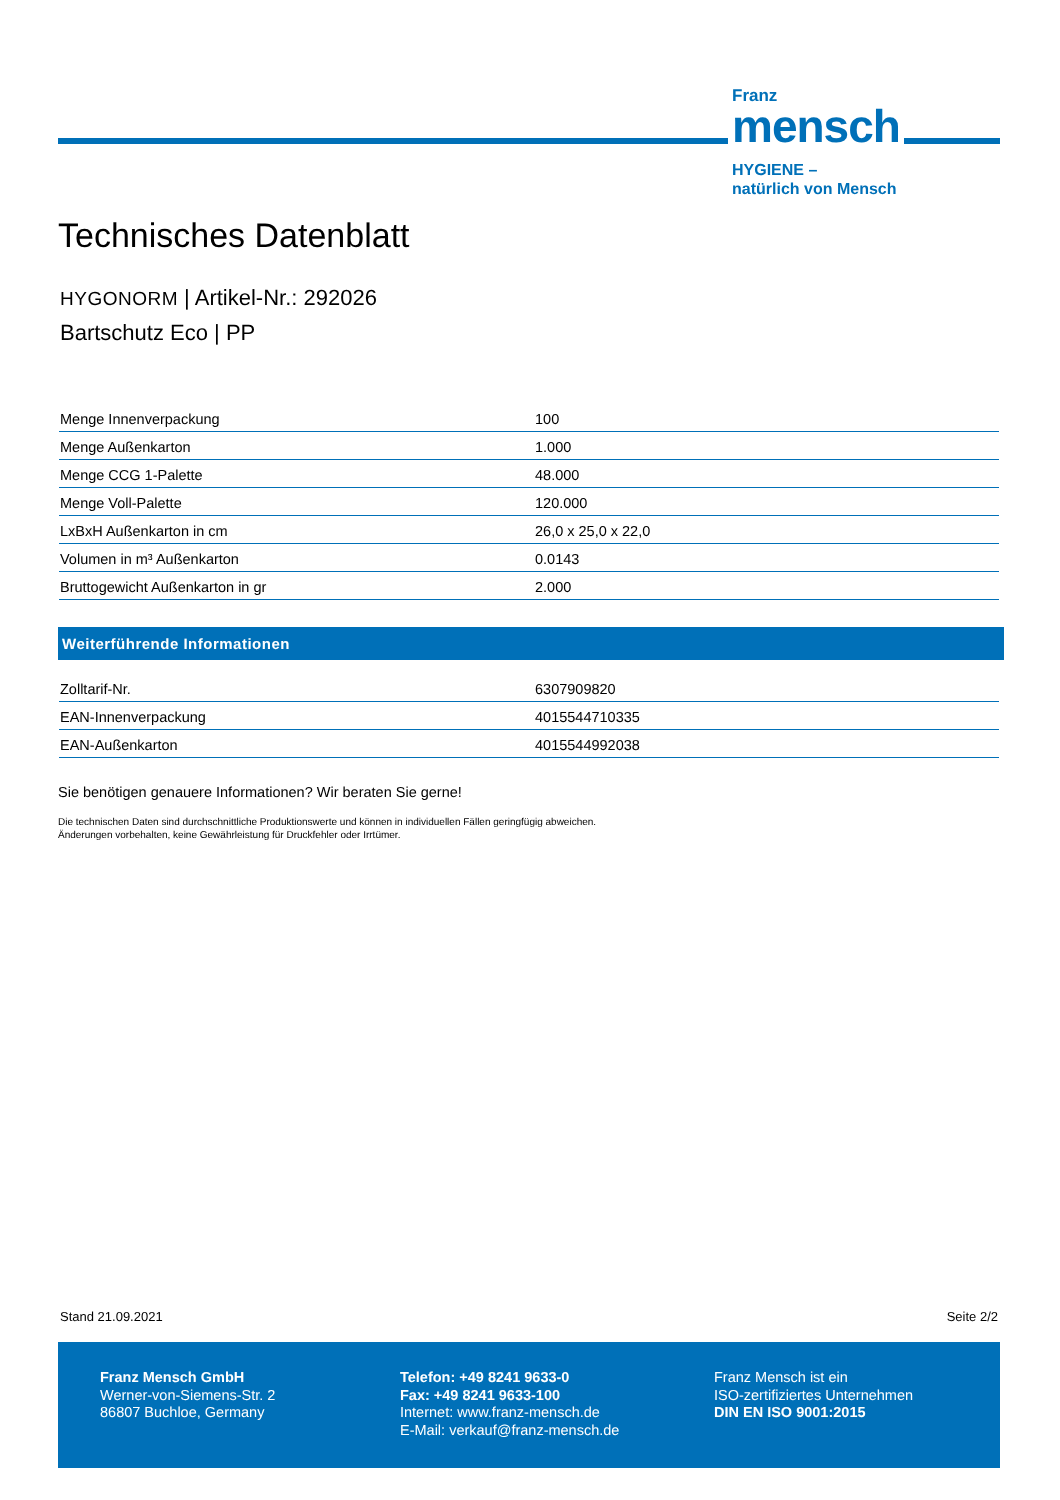Franz
mensch
HYGIENE –
natürlich von Mensch
Technisches Datenblatt
HYGONORM | Artikel-Nr.: 292026
Bartschutz Eco | PP
| Menge Innenverpackung | 100 |
| Menge Außenkarton | 1.000 |
| Menge CCG 1-Palette | 48.000 |
| Menge Voll-Palette | 120.000 |
| LxBxH Außenkarton in cm | 26,0 x 25,0 x 22,0 |
| Volumen in m³ Außenkarton | 0.0143 |
| Bruttogewicht Außenkarton in gr | 2.000 |
Weiterführende Informationen
| Zolltarif-Nr. | 6307909820 |
| EAN-Innenverpackung | 4015544710335 |
| EAN-Außenkarton | 4015544992038 |
Sie benötigen genauere Informationen? Wir beraten Sie gerne!
Die technischen Daten sind durchschnittliche Produktionswerte und können in individuellen Fällen geringfügig abweichen.
Änderungen vorbehalten, keine Gewährleistung für Druckfehler oder Irrtümer.
Stand 21.09.2021 Seite 2/2
Franz Mensch GmbH
Werner-von-Siemens-Str. 2
86807 Buchloe, Germany
Telefon: +49 8241 9633-0
Fax: +49 8241 9633-100
Internet: www.franz-mensch.de
E-Mail: verkauf@franz-mensch.de
Franz Mensch ist ein
ISO-zertifiziertes Unternehmen
DIN EN ISO 9001:2015